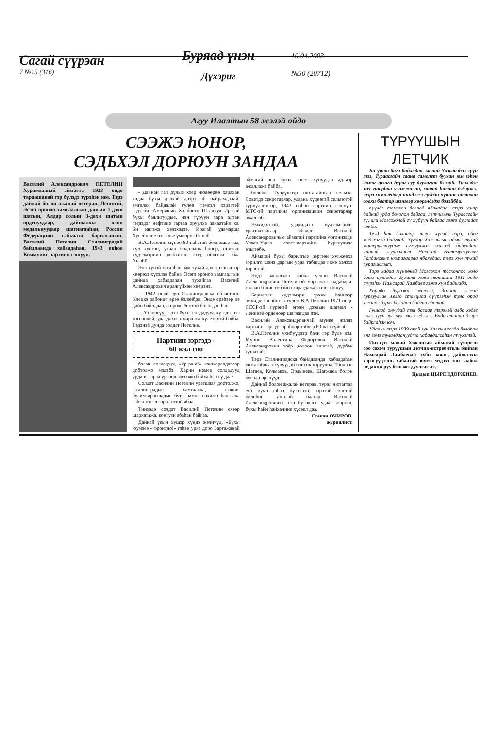Сагай сүүрэан
7 №15 (316)
Буряад үнэн
Дүхэриг
10.04.2003
№50 (20712)
Агуу Илалтын 58 жэлэй ойдо
СЭЭЖЭ hОНОР,
СЭДЬХЭЛ ДОРЮУН ЗАНДАА
Василий Александрович ПЕТЕЛИН Хурамхаанай аймагта 1923 ондо таряашанай гэр бүлэдэ түрэhэн юм. Тэрэ дайнай болон ажалай ветеран, Ленинэй, Эсэгэ ороноо хамгаалгын дайнай 1-дэхи шатын, Алдар солын 3-дахи шатын орденуудаар, дайшалхы олон медальнуудаар шагнагдаhан, Россин Федерациин габьяата барилгашан. Василий Петелин Сталинградай байлдаанда хабаадаhан, 1943 онhоо Коммунис партиин гэшүүн.
- Дайнай гал дүлые хоёр нюдөөрөө харахан хадаа бүхы дэлхэй дээрэ эб найрамдалай, амгалан байдалай түлөө тэмсэл хэрэгтэй гэдэгби. Америкын Холбоото Штадууд Ирагай бүхы баялигуудые, нэн түрүүн хара алтан гэгдэдэг нефтиие гартаа оруулха hанаатайл ха. Би иигэжэ хэлэхэдээ, Ирагай удамарша Хусейниие нэгэшье үмөөрнэ бэшэб.
В.А.Петелин мүнөө 80 наhатай болоошье hаа, хүл хүнгэн, ухаан бодолынь hонор, ниитын хүдэлмэриин эдэбхитэн гээд, ойлгожо абаа бэлэйб.
Энэ хүнэй гаталhан зам тухай дэлгэрэнгыгээр хөөрэхэ хүсэлэн байна. Эсэгэ ороноо хамгаалгын дайнда хабаадаhан тухайгаа Василий Александрович яралгүйхэн хөөрэнэ.
... 1942 оной зун Сталинградска областиин Клецкэ райондо ерээ бэлэйбди. Эндэ ерэhээр лэ дайн байлдаанда орохо ёнотой бологдоо hэн.
... Үглөөгүүр эртэ бүхы солдадууд хүл дээрээ зогсонхой, удаадахи захиралта хүлеэнхэй байба. Тэдэнэй дунда солдат Петелин.
Партиин зэргэдэ -
60 жэл соо
бэлэн солдадууд «Ур-ра-а!» хашхаралдаhаар добтолжо мэдэбэ. Харин немец солдадууд урдань гараа үргөөд зогсожо байха hэн гү даа?
Солдат Василий Петелин урагшаал добтолжо, Сталинградые хамгаалха, фашис булимтарагшадые бута hамна сохижо hалгааха гэhэн нэгэл зорилготой ябаа.
Тиихэдэ солдат Василий Петелин ехээр шархатажа, контузи абаhан байгаа.
Дайнай үеын хүшэр хүндэ жэлнүүд. «Бүхы юумэеэ - фронтдо!» гэhэн уряа доро Баргажанай аймагай зон бүхы совет хүнүүдтэ адляар ажаллажа байба.
болобо. Түрүүшээр нютагайнгаа сельскэ Советдэ секретаряар, удаань хүдөөгэй сельпогой түрүүлэгшээр, 1943 онhоо партиин гэшүүн, МТС-эй партийна организациин секретаряар ажаллаба.
Эмхидхэлэй, ударидаха хүдэлмэридэ урагшатайгаар ябадаг Василий Александровичые аймагай партийна организаци Улаан-Үдын совет-партийна hургуулида эльгээбэ.
Аймагай бүхы барилгые hэргээн хүгжөөхэ зорилго шэнэ даргын урда табигдаа гэжэ хэлэхэ хэрэгтэй.
Эндэ ажаллажа байха үедөө Василий Александрович Петелинэй мэргэжэл шадабари, талаан бэлиг тобойсо харагдажа эхилээ бшуу.
Барилгын хүдэлмэри эрхим hайнаар эмхидхэhэнэйнгээ түлөө В.А.Петелин 1971 ондо СССР-эй гүрэнэй эгээн дээдын шагнал - Ленинэй орденоор шагнагдаа hэн.
Василий Александровичай мүнөө жэлдэ партиин зэргэдэ орohоор тэбхэр 60 жэл гүйсэбэ.
В.А.Петелин үхибүүдээр баян гэр бүлэ юм. Мүнөө Валентина Федоровна Василий Александрович хоёр долоон ашатай, дүрбэн гушатай.
Тэрэ Сталинградска байлдаанда хабаадаhан нютагайнгаа хүнүүдэй список харуулна. Тэндэнь Шагаев, Колмаков, Эрдынеев, Шагжиев болон бусад нэрэнүүд.
Дайнай болон ажалай ветеран, түрэл нютагтаа ехэ юумэ хэhэн, бүтээhэн, нэрэтэй солотой болоhон ажалай баатар Василий Александровичта, гэр бүлэдэнь удаан жаргал, бүхы hайн hайханиие хүсэел даа.
Степан ОЧИРОВ,
журналист.
ТҮРҮҮШЫН
ЛЕТЧИК
Би үшөө бага байхадаа, манай Үлзытэhээ зүүн тээ, Тураасгайн саана самолет буухан юм гэhэн домог шэнги hураг суу дуулагша бэлэйб. Тиихэдэе энэ ушарhаа уламжалан, манай hанаан дэбэржэ, тэрэ самолёдоор ниидэжэ ерэhэн хүниие онтохон соохи баатар шэнгеэр хөөрэлдэдэг бэлэйбди.
hүүлдэ томохон болоод ябахадаа, тэрэ ушар дайнай урда болоhон байгаа, летчигынь Тураасгайн гү, али Могсохоной гү хүбүүн байгаа гэжэ дуулаdаг hэнби.
Теэд hая болотор тэрэ хүнэй нэрэ, обог мэдэхэгүй байгааб. Зүгөөр Хэжэнгын аймаг тухай материалнуудые суглуулжа эхилээд байхадаа, үнинэй журналист Николай Батомункуевич Галдановые нютагаараа ябахадаа, тэрэ хүн тухай hурагшалыт.
Тэрэ хадаа мүнөөнэй Могсохон тосхонhоо холо бэшэ оршодог. Бухата гэжэ нютагта 1911 ондо түрэhэн Намсарай Ламбаев гэжэ хүн байшаба.
Хоридо hуража эхилээд, долоон жэлэй hургуулиие Хёлго станцида дүүргэhэн тула ород хэлэндэ бэрхэ болоhон байгаа ёhотой.
Гушаад онуудай тэн багаар тэрэнэй алба хэдэг полк зүүн зүг руу эльгээгдэжэ, Бада станци дээрэ байрлаhан юм.
Удаань тэрэ 1939 оной зун Халхын голдо болоhон няг гэмэ тулалдаануудта хабаадалсаhан түүхэтэй.
Иихэдээ манай Хэжэнгын аймагай түхэреэн соо сохом түрүүшын летчик-истребитель байhан Намсарай Ламбаевай хуби заяан, дайшалхы хэрэгүүдтэнь хабаатай юумэ мэдэхэ зон заабол редакци руу бэшэжэ дуулгаг лэ.
Цыдып ЦЫРЕНДОРЖИЕВ.